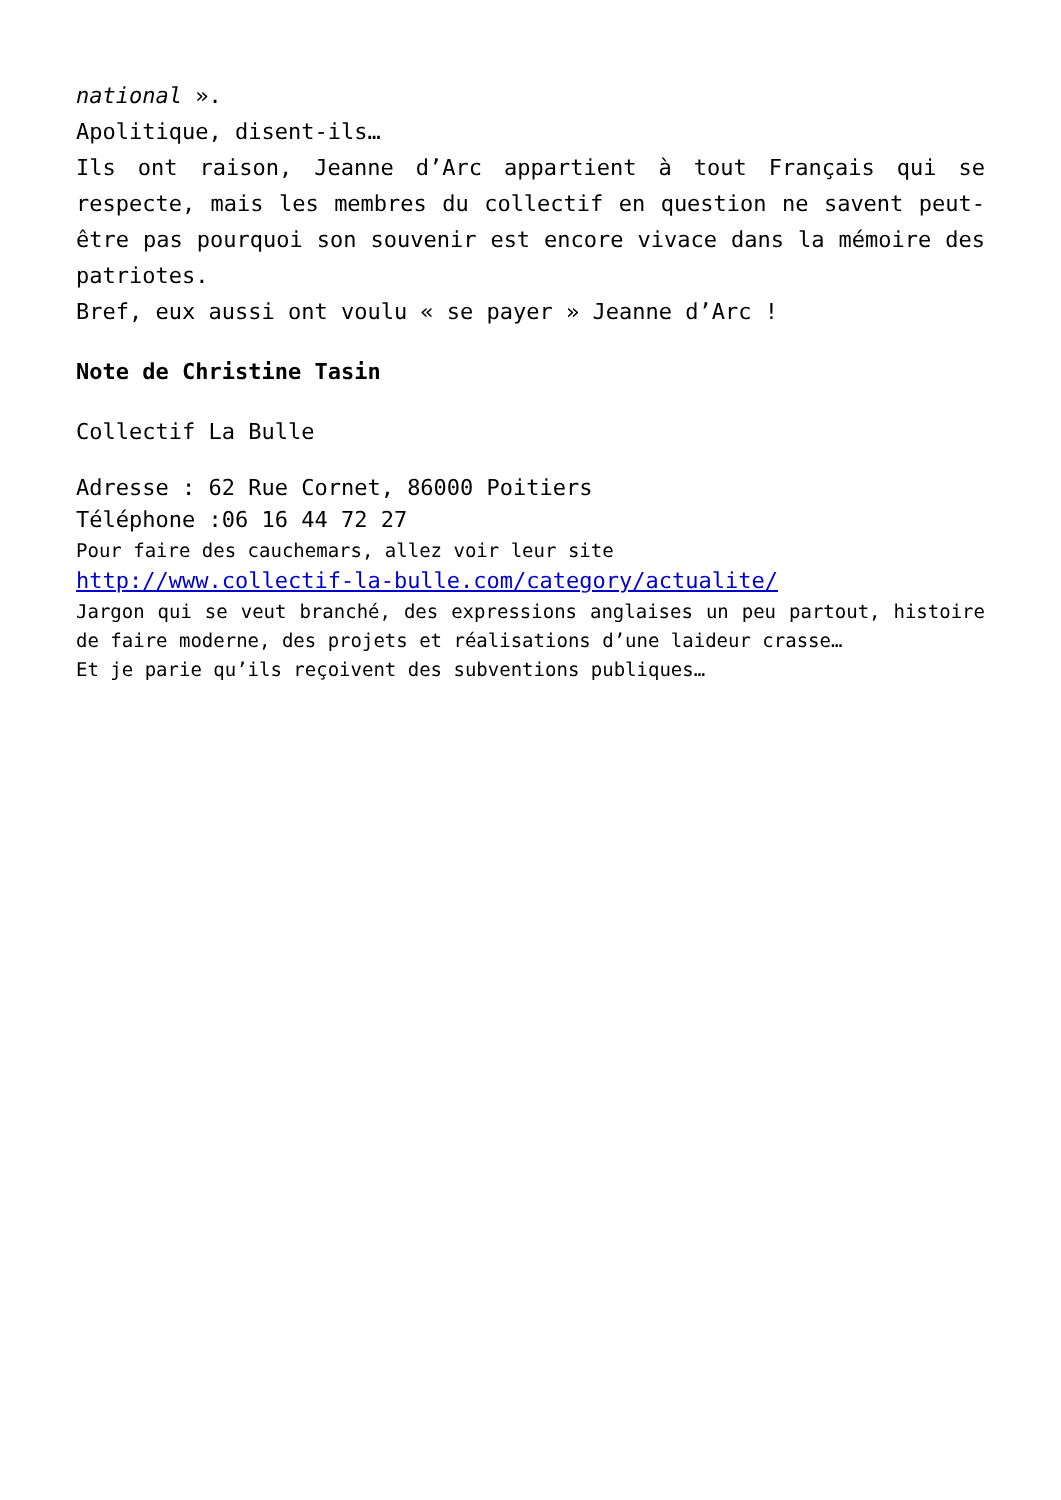national ».
Apolitique, disent-ils…
Ils ont raison, Jeanne d’Arc appartient à tout Français qui se respecte, mais les membres du collectif en question ne savent peut-être pas pourquoi son souvenir est encore vivace dans la mémoire des patriotes.
Bref, eux aussi ont voulu « se payer » Jeanne d’Arc !
Note de Christine Tasin
Collectif La Bulle
Adresse : 62 Rue Cornet, 86000 Poitiers
Téléphone :06 16 44 72 27
Pour faire des cauchemars, allez voir leur site
http://www.collectif-la-bulle.com/category/actualite/
Jargon qui se veut branché, des expressions anglaises un peu partout, histoire de faire moderne, des projets et réalisations d’une laideur crasse…
Et je parie qu’ils reçoivent des subventions publiques…